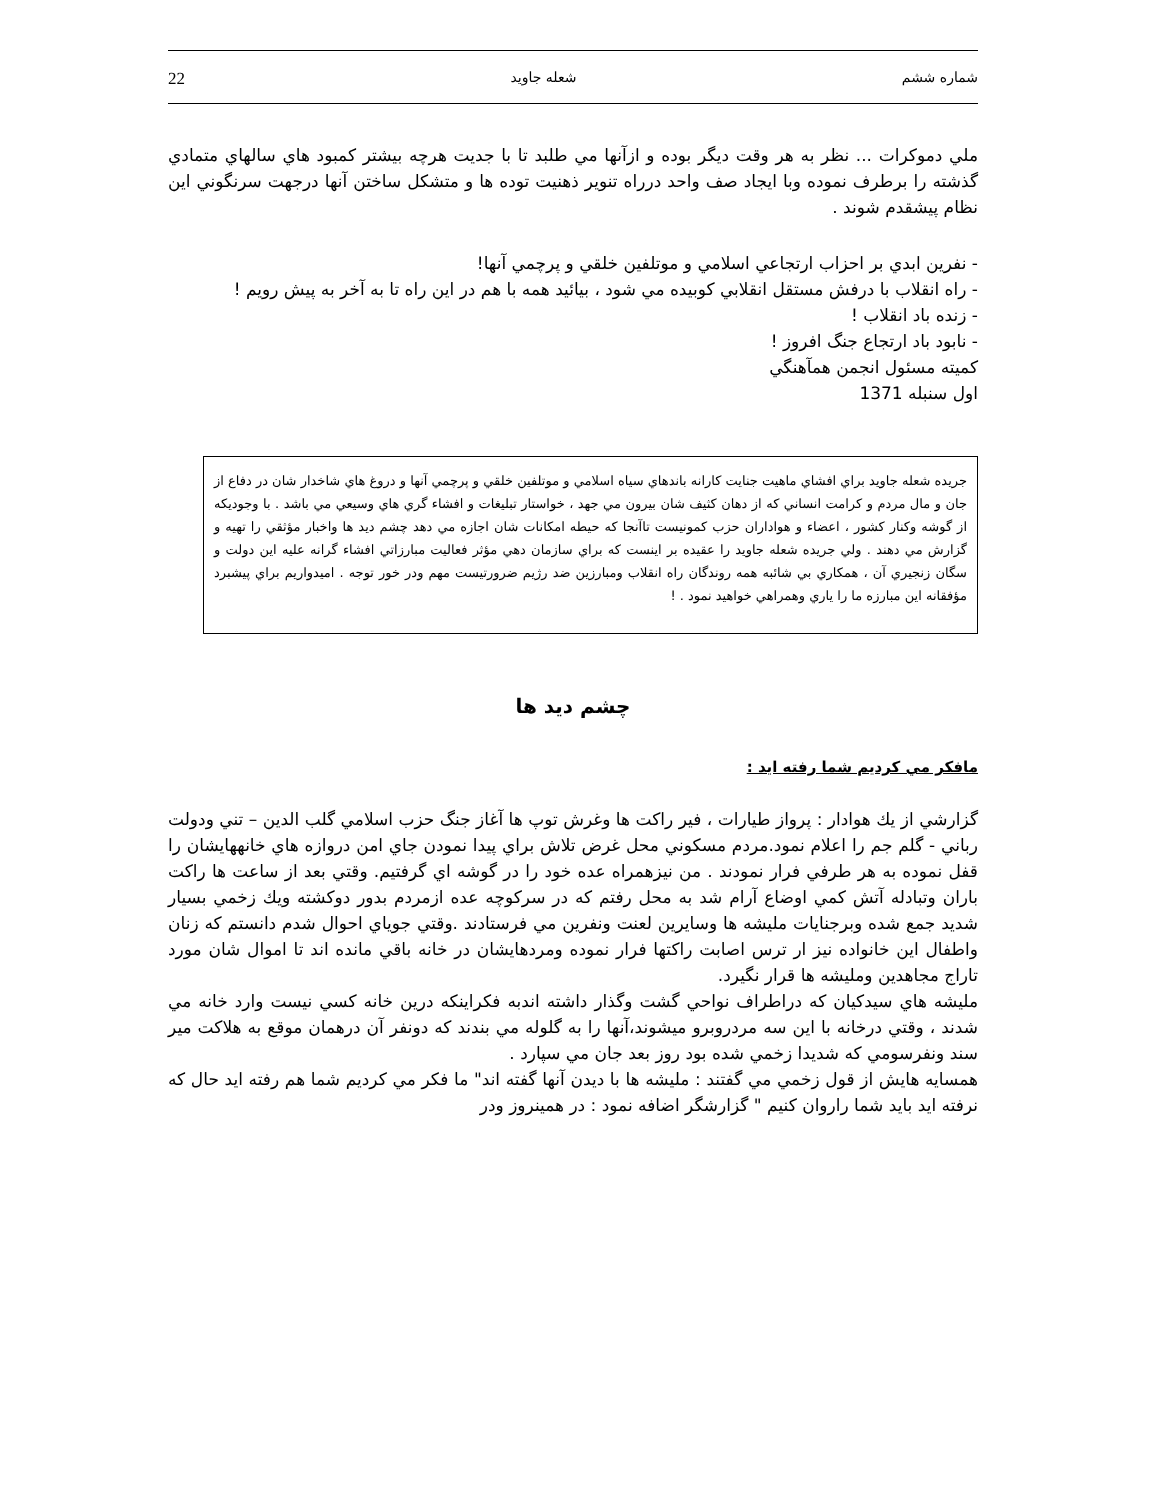شماره ششم شعله جاويد 22
ملي دموكرات ... نظر به هر وقت ديگر بوده و ازآنها مي طلبد تا با جديت هرچه بيشتر كمبود هاي سالهاي متمادي گذشته را برطرف نموده وبا ايجاد صف واحد درراه تنوير ذهنيت توده ها و متشكل ساختن آنها درجهت سرنگوني اين نظام پيشقدم شوند .
- نفرين ابدي بر احزاب ارتجاعي اسلامي و موتلفين خلقي و پرچمي آنها!
- راه انقلاب با درفش مستقل انقلابي كوبيده مي شود ، بيائيد همه با هم در اين راه تا به آخر به پيش رويم !
- زنده باد انقلاب !
- نابود باد ارتجاع جنگ افروز !
كميته مسئول انجمن همآهنگي
اول سنبله 1371
جريده شعله جاويد براي افشاي ماهيت جنايت كارانه باندهاي سياه اسلامي و موتلفين خلقي و پرچمي آنها و دروغ هاي شاخدار شان در دفاع از جان و مال مردم و كرامت انساني كه از دهان كثيف شان بيرون مي جهد ، خواستار تبليغات و افشاء گري هاي وسيعي مي باشد . با وجوديكه از گوشه وكنار كشور ، اعضاء و هواداران حزب كمونيست تاآنجا كه حيطه امكانات شان اجازه مي دهد چشم ديد ها واخبار مؤثقي را تهيه و گزارش مي دهند . ولي جريده شعله جاويد را عقيده بر اينست كه براي سازمان دهي مؤثر فعاليت مبارزاتي افشاء گرانه عليه اين دولت و سگان زنجيري آن ، همكاري بي شائبه همه روندگان راه انقلاب ومبارزين ضد رژيم ضرورتيست مهم ودر خور توجه . اميدواريم براي پيشبرد مؤفقانه اين مبارزه ما را ياري وهمراهي خواهيد نمود . !
چشم ديد ها
مافكر مي كرديم شما رفته ايد :
گزارشي از يك هوادار : پرواز طيارات ، فير راكت ها وغرش توپ ها آغاز جنگ حزب اسلامي گلب الدين – تني ودولت رباني - گلم جم را اعلام نمود.مردم مسكوني محل غرض تلاش براي پيدا نمودن جاي امن دروازه هاي خانههايشان را قفل نموده به هر طرفي فرار نمودند . من نيزهمراه عده خود را در گوشه اي گرفتيم. وقتي بعد از ساعت ها راكت باران وتبادله آتش كمي اوضاع آرام شد به محل رفتم كه در سركوچه عده ازمردم بدور دوكشته ويك زخمي بسيار شديد جمع شده وبرجنايات مليشه ها وسايرين لعنت ونفرين مي فرستادند .وقتي جوياي احوال شدم دانستم كه زنان واطفال اين خانواده نيز ار ترس اصابت راكتها فرار نموده ومردهايشان در خانه باقي مانده اند تا اموال شان مورد تاراج مجاهدين ومليشه ها قرار نگيرد.
مليشه هاي سيدكيان كه دراطراف نواحي گشت وگذار داشته اندبه فكراينكه درين خانه كسي نيست وارد خانه مي شدند ، وقتي درخانه با اين سه مردروبرو ميشوند،آنها را به گلوله مي بندند كه دونفر آن درهمان موقع به هلاكت مير سند ونفرسومي كه شديدا زخمي شده بود روز بعد جان مي سپارد .
همسايه هايش از قول زخمي مي گفتند : مليشه ها با ديدن آنها گفته اند" ما فكر مي كرديم شما هم رفته ايد حال كه نرفته ايد بايد شما راروان كنيم " گزارشگر اضافه نمود : در همينروز ودر